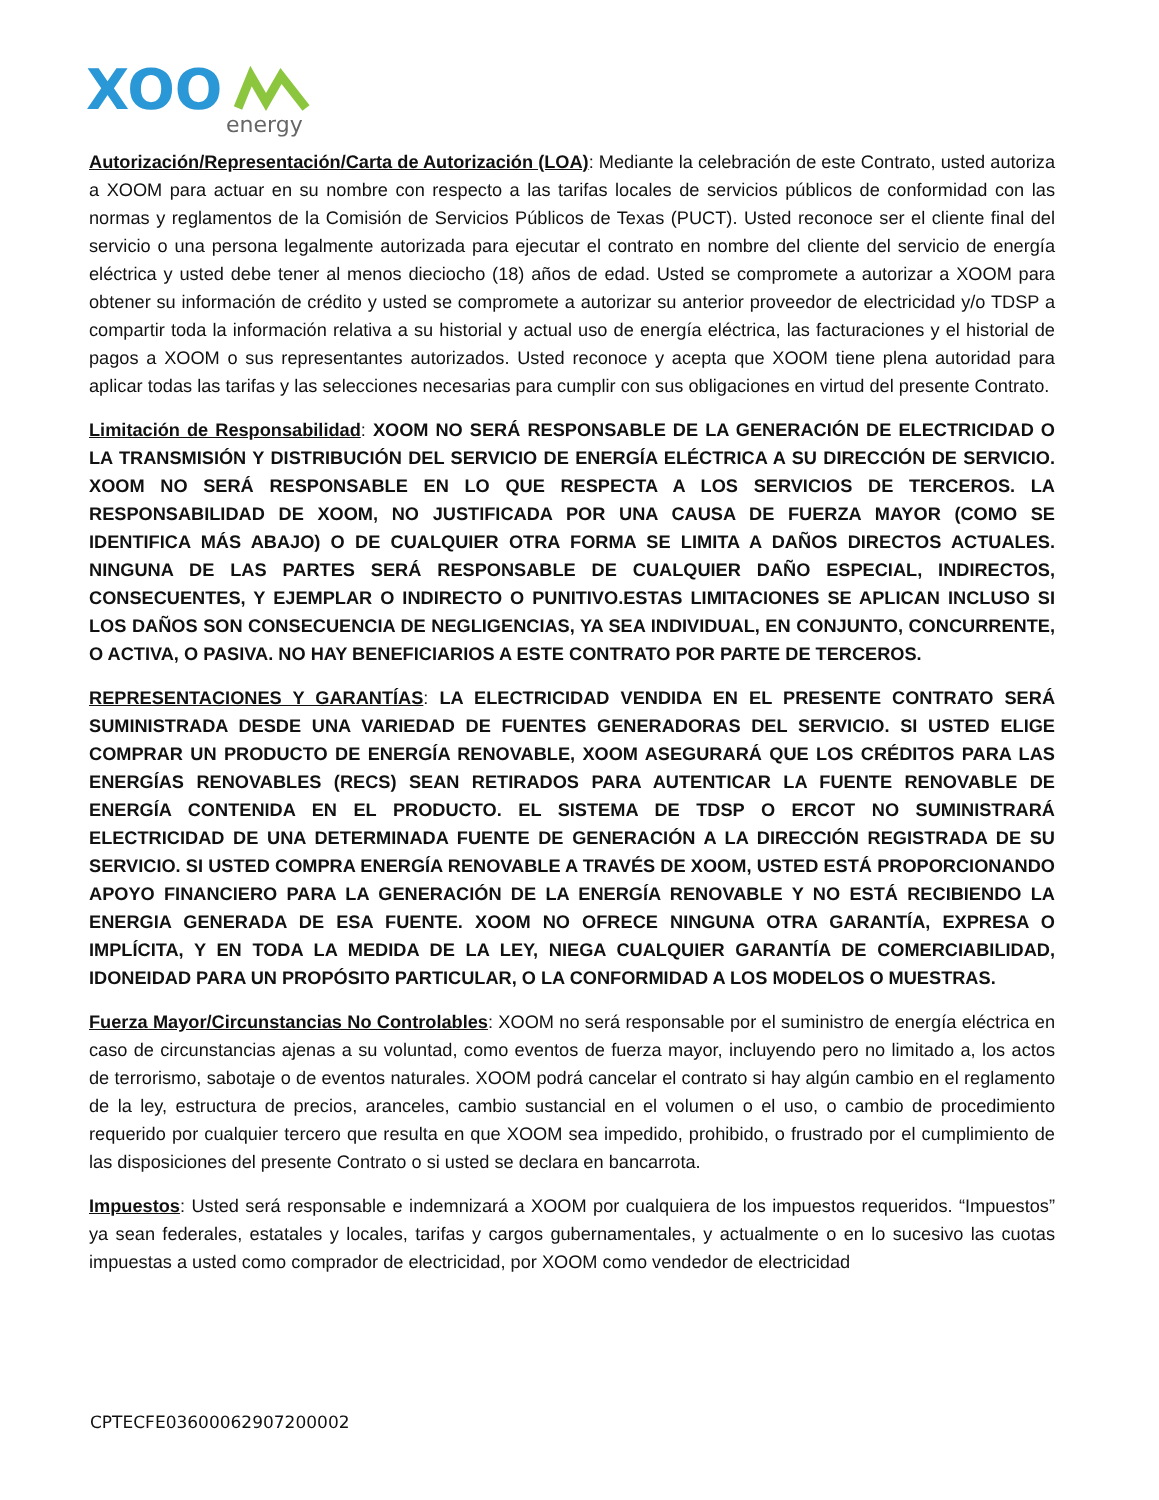XOO
energy
Autorización/Representación/Carta de Autorización (LOA): Mediante la celebración de este Contrato, usted autoriza a XOOM para actuar en su nombre con respecto a las tarifas locales de servicios públicos de conformidad con las normas y reglamentos de la Comisión de Servicios Públicos de Texas (PUCT). Usted reconoce ser el cliente final del servicio o una persona legalmente autorizada para ejecutar el contrato en nombre del cliente del servicio de energía eléctrica y usted debe tener al menos dieciocho (18) años de edad. Usted se compromete a autorizar a XOOM para obtener su información de crédito y usted se compromete a autorizar su anterior proveedor de electricidad y/o TDSP a compartir toda la información relativa a su historial y actual uso de energía eléctrica, las facturaciones y el historial de pagos a XOOM o sus representantes autorizados. Usted reconoce y acepta que XOOM tiene plena autoridad para aplicar todas las tarifas y las selecciones necesarias para cumplir con sus obligaciones en virtud del presente Contrato.
Limitación de Responsabilidad: XOOM NO SERÁ RESPONSABLE DE LA GENERACIÓN DE ELECTRICIDAD O LA TRANSMISIÓN Y DISTRIBUCIÓN DEL SERVICIO DE ENERGÍA ELÉCTRICA A SU DIRECCIÓN DE SERVICIO. XOOM NO SERÁ RESPONSABLE EN LO QUE RESPECTA A LOS SERVICIOS DE TERCEROS. LA RESPONSABILIDAD DE XOOM, NO JUSTIFICADA POR UNA CAUSA DE FUERZA MAYOR (COMO SE IDENTIFICA MÁS ABAJO) O DE CUALQUIER OTRA FORMA SE LIMITA A DAÑOS DIRECTOS ACTUALES. NINGUNA DE LAS PARTES SERÁ RESPONSABLE DE CUALQUIER DAÑO ESPECIAL, INDIRECTOS, CONSECUENTES, Y EJEMPLAR O INDIRECTO O PUNITIVO.ESTAS LIMITACIONES SE APLICAN INCLUSO SI LOS DAÑOS SON CONSECUENCIA DE NEGLIGENCIAS, YA SEA INDIVIDUAL, EN CONJUNTO, CONCURRENTE, O ACTIVA, O PASIVA. NO HAY BENEFICIARIOS A ESTE CONTRATO POR PARTE DE TERCEROS.
REPRESENTACIONES Y GARANTÍAS: LA ELECTRICIDAD VENDIDA EN EL PRESENTE CONTRATO SERÁ SUMINISTRADA DESDE UNA VARIEDAD DE FUENTES GENERADORAS DEL SERVICIO. SI USTED ELIGE COMPRAR UN PRODUCTO DE ENERGÍA RENOVABLE, XOOM ASEGURARÁ QUE LOS CRÉDITOS PARA LAS ENERGÍAS RENOVABLES (RECS) SEAN RETIRADOS PARA AUTENTICAR LA FUENTE RENOVABLE DE ENERGÍA CONTENIDA EN EL PRODUCTO. EL SISTEMA DE TDSP O ERCOT NO SUMINISTRARÁ ELECTRICIDAD DE UNA DETERMINADA FUENTE DE GENERACIÓN A LA DIRECCIÓN REGISTRADA DE SU SERVICIO. SI USTED COMPRA ENERGÍA RENOVABLE A TRAVÉS DE XOOM, USTED ESTÁ PROPORCIONANDO APOYO FINANCIERO PARA LA GENERACIÓN DE LA ENERGÍA RENOVABLE Y NO ESTÁ RECIBIENDO LA ENERGIA GENERADA DE ESA FUENTE. XOOM NO OFRECE NINGUNA OTRA GARANTÍA, EXPRESA O IMPLÍCITA, Y EN TODA LA MEDIDA DE LA LEY, NIEGA CUALQUIER GARANTÍA DE COMERCIABILIDAD, IDONEIDAD PARA UN PROPÓSITO PARTICULAR, O LA CONFORMIDAD A LOS MODELOS O MUESTRAS.
Fuerza Mayor/Circunstancias No Controlables: XOOM no será responsable por el suministro de energía eléctrica en caso de circunstancias ajenas a su voluntad, como eventos de fuerza mayor, incluyendo pero no limitado a, los actos de terrorismo, sabotaje o de eventos naturales. XOOM podrá cancelar el contrato si hay algún cambio en el reglamento de la ley, estructura de precios, aranceles, cambio sustancial en el volumen o el uso, o cambio de procedimiento requerido por cualquier tercero que resulta en que XOOM sea impedido, prohibido, o frustrado por el cumplimiento de las disposiciones del presente Contrato o si usted se declara en bancarrota.
Impuestos: Usted será responsable e indemnizará a XOOM por cualquiera de los impuestos requeridos. “Impuestos” ya sean federales, estatales y locales, tarifas y cargos gubernamentales, y actualmente o en lo sucesivo las cuotas impuestas a usted como comprador de electricidad, por XOOM como vendedor de electricidad
CPTECFE03600062907200002